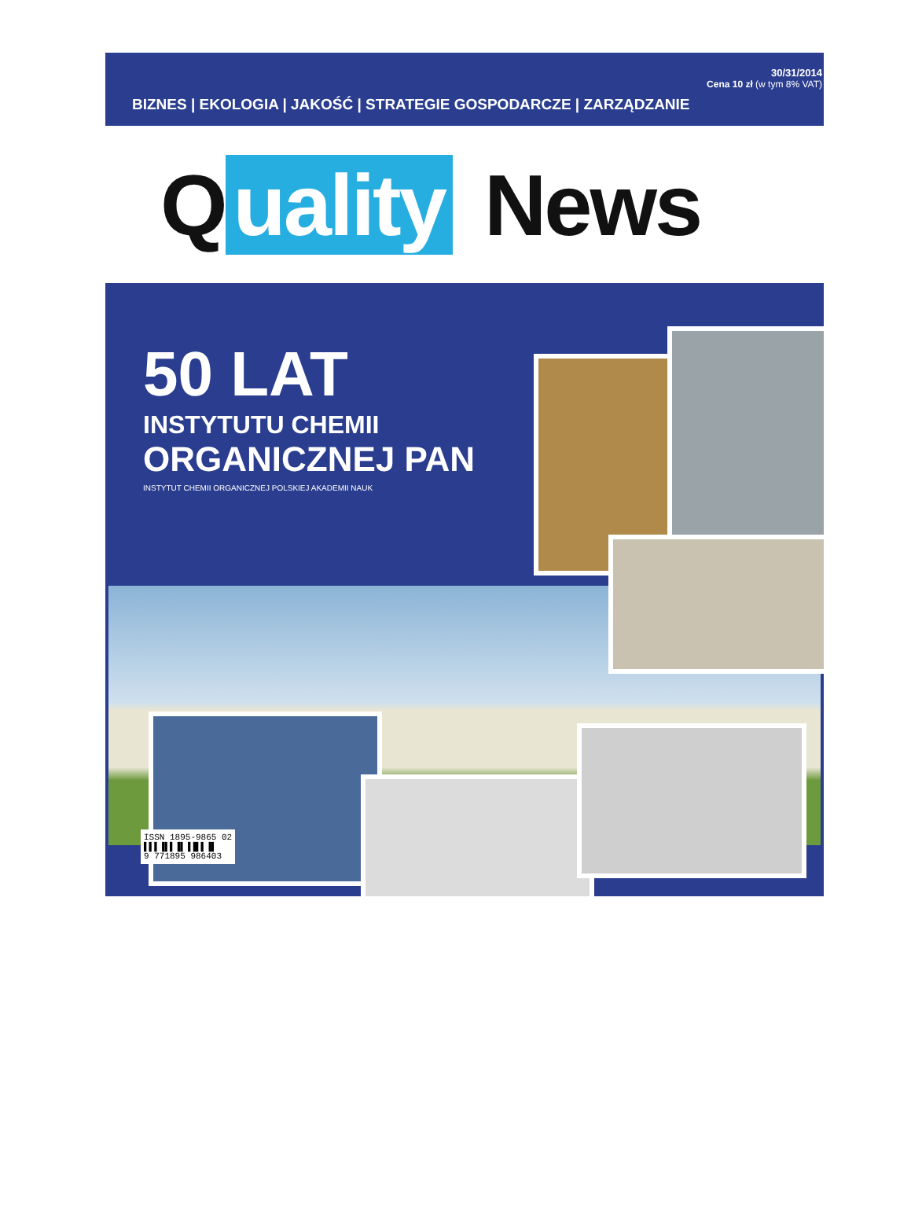30/31/2014
Cena 10 zł (w tym 8% VAT)
BIZNES | EKOLOGIA | JAKOŚĆ | STRATEGIE GOSPODARCZE | ZARZĄDZANIE
Quality News
50 LAT
INSTYTUTU CHEMII
ORGANICZNEJ PAN
INSTYTUT CHEMII ORGANICZNEJ POLSKIEJ AKADEMII NAUK
ISSN 1895-9865 02
▌▌▌▐▌▌▐▌▐▐▌▌▐▌
9 771895 986403